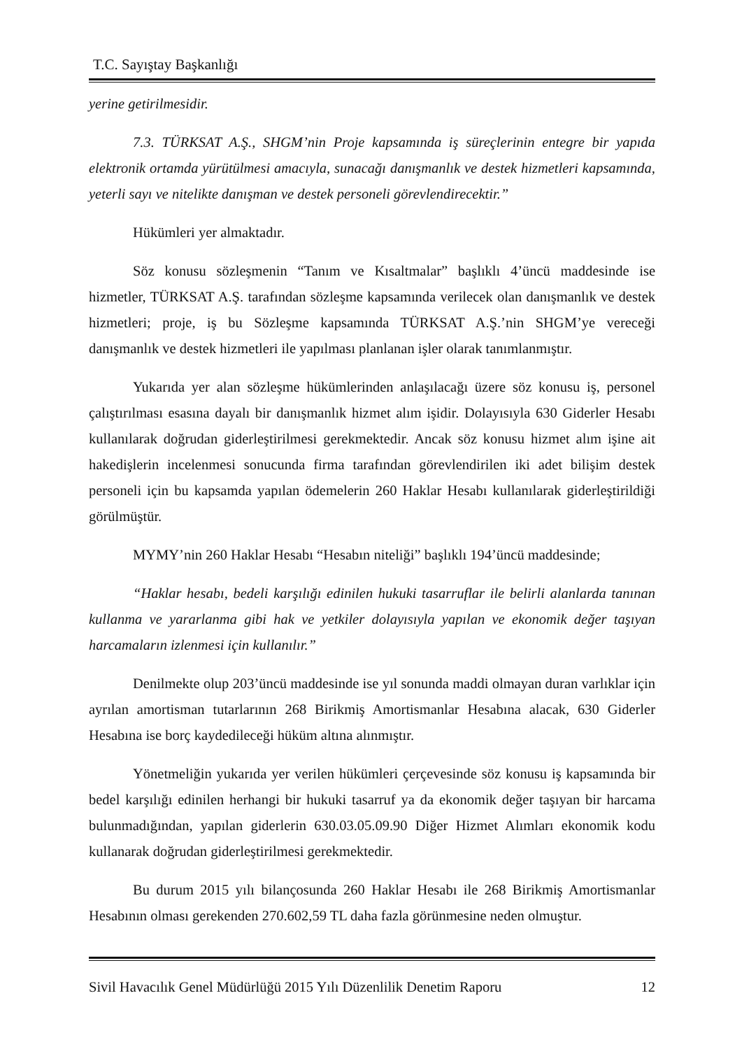T.C. Sayıştay Başkanlığı
yerine getirilmesidir.
7.3. TÜRKSAT A.Ş., SHGM’nin Proje kapsamında iş süreçlerinin entegre bir yapıda elektronik ortamda yürütülmesi amacıyla, sunacağı danışmanlık ve destek hizmetleri kapsamında, yeterli sayı ve nitelikte danışman ve destek personeli görevlendirecektir.”
Hükümleri yer almaktadır.
Söz konusu sözleşmenin “Tanım ve Kısaltmalar” başlıklı 4’üncü maddesinde ise hizmetler, TÜRKSAT A.Ş. tarafından sözleşme kapsamında verilecek olan danışmanlık ve destek hizmetleri; proje, iş bu Sözleşme kapsamında TÜRKSAT A.Ş.’nin SHGM’ye vereceği danışmanlık ve destek hizmetleri ile yapılması planlanan işler olarak tanımlanmıştır.
Yukarıda yer alan sözleşme hükümlerinden anlaşılacağı üzere söz konusu iş, personel çalıştırılması esasına dayalı bir danışmanlık hizmet alım işidir. Dolayısıyla 630 Giderler Hesabı kullanılarak doğrudan giderleştirilmesi gerekmektedir. Ancak söz konusu hizmet alım işine ait hakedişlerin incelenmesi sonucunda firma tarafından görevlendirilen iki adet bilişim destek personeli için bu kapsamda yapılan ödemelerin 260 Haklar Hesabı kullanılarak giderleştirildiği görülmüştür.
MYMY’nin 260 Haklar Hesabı “Hesabın niteliği” başlıklı 194’üncü maddesinde;
“Haklar hesabı, bedeli karşılığı edinilen hukuki tasarruflar ile belirli alanlarda tanınan kullanma ve yararlanma gibi hak ve yetkiler dolayısıyla yapılan ve ekonomik değer taşıyan harcamaların izlenmesi için kullanılır.”
Denilmekte olup 203’üncü maddesinde ise yıl sonunda maddi olmayan duran varlıklar için ayrılan amortisman tutarlarının 268 Birikmiş Amortismanlar Hesabına alacak, 630 Giderler Hesabına ise borç kaydedileceği hüküm altına alınmıştır.
Yönetmeliğin yukarıda yer verilen hükümleri çerçevesinde söz konusu iş kapsamında bir bedel karşılığı edinilen herhangi bir hukuki tasarruf ya da ekonomik değer taşıyan bir harcama bulunmadığından, yapılan giderlerin 630.03.05.09.90 Diğer Hizmet Alımları ekonomik kodu kullanarak doğrudan giderleştirilmesi gerekmektedir.
Bu durum 2015 yılı bilançosunda 260 Haklar Hesabı ile 268 Birikmiş Amortismanlar Hesabının olması gerekenden 270.602,59 TL daha fazla görünmesine neden olmuştur.
Sivil Havacılık Genel Müdürlüğü 2015 Yılı Düzenlilik Denetim Raporu 12